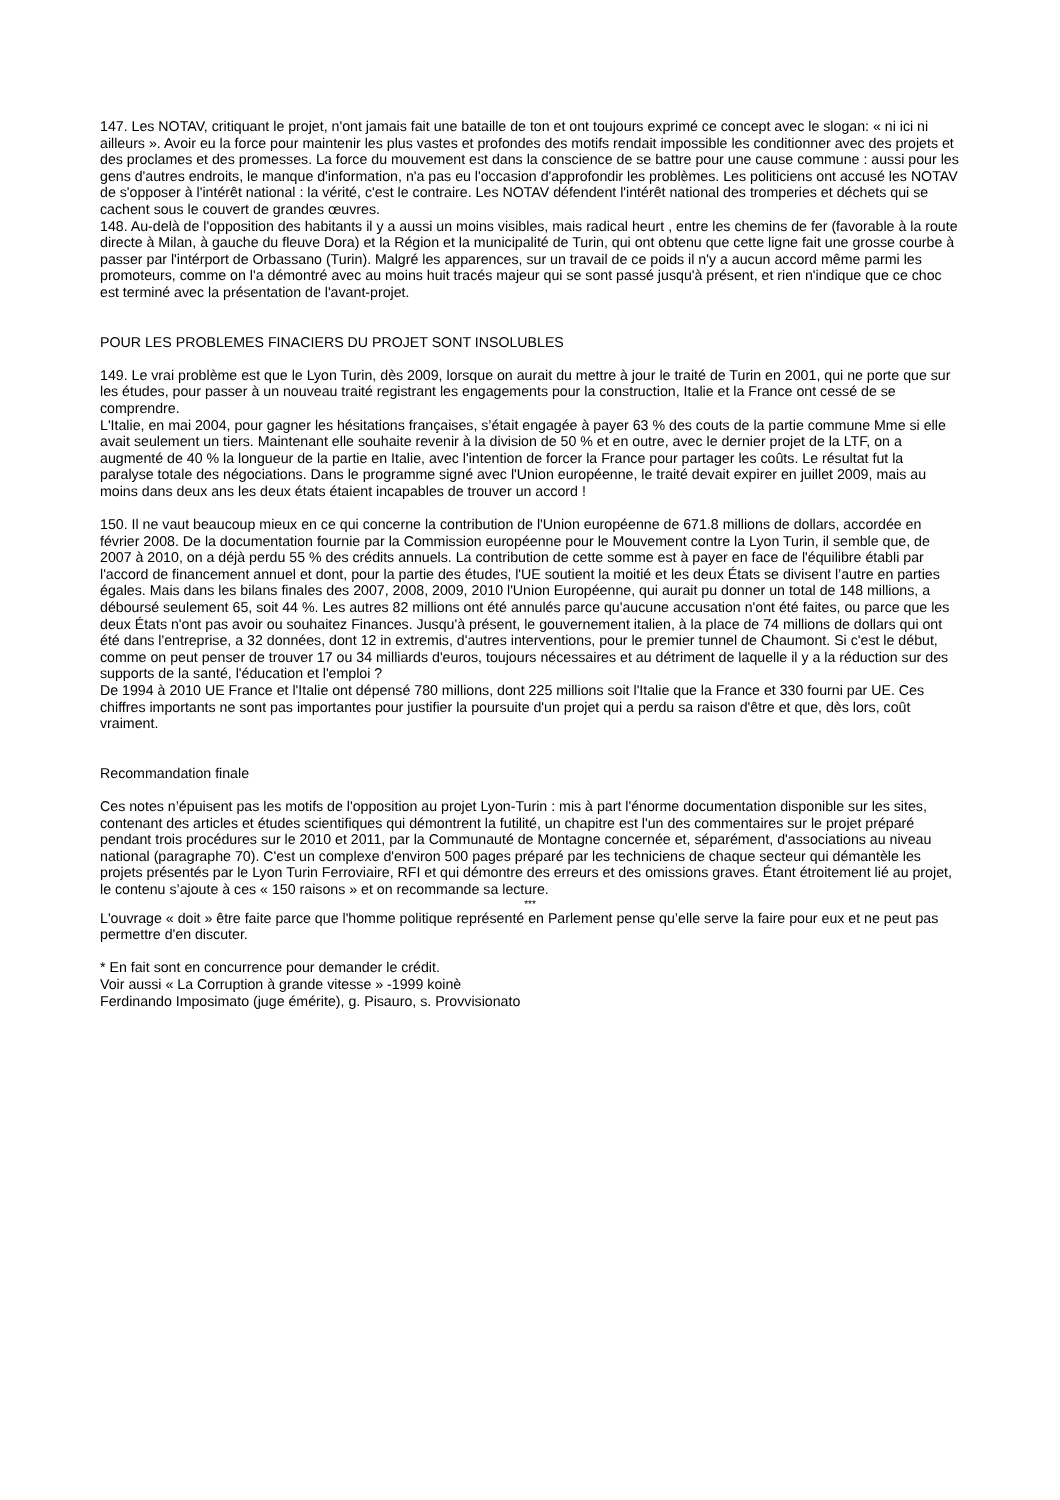147. Les NOTAV, critiquant le projet, n'ont jamais fait une bataille de ton et ont toujours exprimé ce concept avec le slogan: « ni ici ni ailleurs ». Avoir eu la force pour maintenir les plus vastes et profondes des motifs rendait impossible les conditionner avec des projets et des proclames et des promesses. La force du mouvement est dans la conscience de se battre pour une cause commune : aussi pour les gens d'autres endroits, le manque d'information, n'a pas eu l'occasion d'approfondir les problèmes. Les politiciens ont accusé les NOTAV de s'opposer à l'intérêt national : la vérité, c'est le contraire. Les NOTAV défendent l'intérêt national des tromperies et déchets qui se cachent sous le couvert de grandes œuvres.
148. Au-delà de l'opposition des habitants il y a aussi un moins visibles, mais radical heurt , entre les chemins de fer (favorable à la route directe à Milan, à gauche du fleuve Dora) et la Région et la municipalité de Turin, qui ont obtenu que cette ligne fait une grosse courbe à passer par l'intérport de Orbassano (Turin). Malgré les apparences, sur un travail de ce poids il n'y a aucun accord même parmi les promoteurs, comme on l'a démontré avec au moins huit tracés majeur qui se sont passé jusqu'à présent, et rien n'indique que ce choc est terminé avec la présentation de l'avant-projet.
POUR LES PROBLEMES FINACIERS DU PROJET SONT INSOLUBLES
149. Le vrai problème est que le Lyon Turin, dès 2009, lorsque on aurait du mettre à jour le traité de Turin en 2001, qui ne porte que sur les études, pour passer à un nouveau traité registrant les engagements pour la construction, Italie et la France ont cessé de se comprendre.
L'Italie, en mai 2004, pour gagner les hésitations françaises, s’était engagée à payer 63 % des couts de la partie commune Mme si elle avait seulement un tiers. Maintenant elle souhaite revenir à la division de 50 % et en outre, avec le dernier projet de la LTF, on a augmenté de 40 % la longueur de la partie en Italie, avec l'intention de forcer la France pour partager les coûts. Le résultat fut la paralyse totale des négociations. Dans le programme signé avec l'Union européenne, le traité devait expirer en juillet 2009, mais au moins dans deux ans les deux états étaient incapables de trouver un accord !
150. Il ne vaut beaucoup mieux en ce qui concerne la contribution de l'Union européenne de 671.8 millions de dollars, accordée en février 2008. De la documentation fournie par la Commission européenne pour le Mouvement contre la Lyon Turin, il semble que, de 2007 à 2010, on a déjà perdu 55 % des crédits annuels. La contribution de cette somme est à payer en face de l'équilibre établi par l'accord de financement annuel et dont, pour la partie des études, l'UE soutient la moitié et les deux États se divisent l’autre en parties égales. Mais dans les bilans finales des 2007, 2008, 2009, 2010 l'Union Européenne, qui aurait pu donner un total de 148 millions, a déboursé seulement 65, soit 44 %. Les autres 82 millions ont été annulés parce qu'aucune accusation n'ont été faites, ou parce que les deux États n'ont pas avoir ou souhaitez Finances. Jusqu'à présent, le gouvernement italien, à la place de 74 millions de dollars qui ont été dans l'entreprise, a 32 données, dont 12 in extremis, d'autres interventions, pour le premier tunnel de Chaumont. Si c'est le début, comme on peut penser de trouver 17 ou 34 milliards d'euros, toujours nécessaires et au détriment de laquelle il y a la réduction sur des supports de la santé, l'éducation et l'emploi ?
De 1994 à 2010 UE France et l'Italie ont dépensé 780 millions, dont 225 millions soit l'Italie que la France et 330 fourni par UE. Ces chiffres importants ne sont pas importantes pour justifier la poursuite d'un projet qui a perdu sa raison d'être et que, dès lors, coût vraiment.
Recommandation finale
Ces notes n’épuisent pas les motifs de l'opposition au projet Lyon-Turin : mis à part l'énorme documentation disponible sur les sites, contenant des articles et études scientifiques qui démontrent la futilité, un chapitre est l'un des commentaires sur le projet préparé pendant trois procédures sur le 2010 et 2011, par la Communauté de Montagne concernée et, séparément, d'associations au niveau national (paragraphe 70). C'est un complexe d'environ 500 pages préparé par les techniciens de chaque secteur qui démantèle les projets présentés par le Lyon Turin Ferroviaire, RFI et qui démontre des erreurs et des omissions graves. Étant étroitement lié au projet, le contenu s’ajoute à ces « 150 raisons » et on recommande sa lecture.
***
L'ouvrage « doit » être faite parce que l'homme politique représenté en Parlement pense qu’elle serve la faire pour eux et ne peut pas permettre d'en discuter.
* En fait sont en concurrence pour demander le crédit.
Voir aussi « La Corruption à grande vitesse » -1999 koinè
Ferdinando Imposimato (juge émérite), g. Pisauro, s. Provvisionato